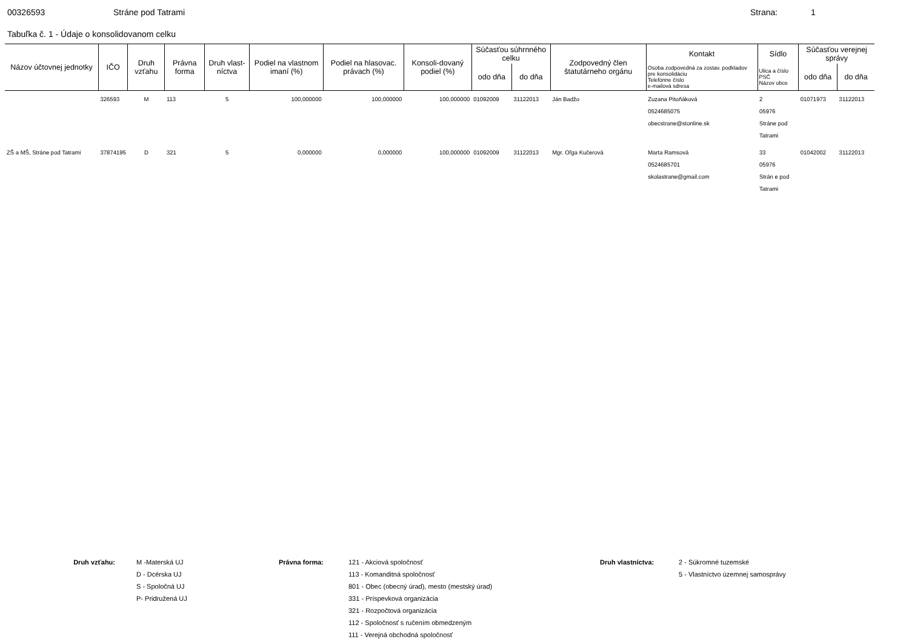00326593 Stráne pod Tatrami Strana: 1
Tabuľka č. 1 - Údaje o konsolidovanom celku
| Názov účtovnej jednotky | IČO | Druh vzťahu | Právna forma | Druh vlast-níctva | Podiel na vlastnom imaní (%) | Podiel na hlasovac. právach (%) | Konsoli-dovaný podiel (%) | Súčasťou súhrnného celku | | Zodpovedný člen štatutárneho orgánu | Kontakt | Sídlo | Súčasťou verejnej správy | |
| --- | --- | --- | --- | --- | --- | --- | --- | --- | --- | --- | --- | --- | --- | --- |
| | | | | | | | | odo dňa | do dňa | | Osoba zodpovedná za zostav. podkladov pre konsolidáciu Telefónne číslo e-mailová sdresa | Ulica a číslo PSČ Názov obce | odo dňa | do dňa |
| | 326593 | M | 113 | 5 | 100,000000 | 100,000000 | 100,000000 | 01092009 | 31122013 | Ján Badžo | Zuzana Pitoňáková 0524685075 obecstrane@stonline.sk | 2 05976 Stráne pod Tatrami | 01071973 | 31122013 |
| ZŠ a MŠ, Stráne pod Tatrami | 37874195 | D | 321 | 5 | 0,000000 | 0,000000 | 100,000000 | 01092009 | 31122013 | Mgr. Oľga Kučerová | Marta Ramsová 0524685701 skolastrane@gmail.com | 33 05976 Strán e pod Tatrami | 01042002 | 31122013 |
Druh vzťahu: M -Materská UJ
D - Dcérska UJ
S - Spoločná UJ
P- Pridružená UJ
Právna forma: 121 - Akciová spoločnosť
113 - Komanditná spoločnosť
801 - Obec (obecný úrad), mesto (mestský úrad)
331 - Príspevková organizácia
321 - Rozpočtová organizácia
112 - Spoločnosť s ručením obmedzeným
111 - Verejná obchodná spoločnosť
Druh vlastníctva: 2 - Súkromné tuzemské
5 - Vlastníctvo územnej samosprávy